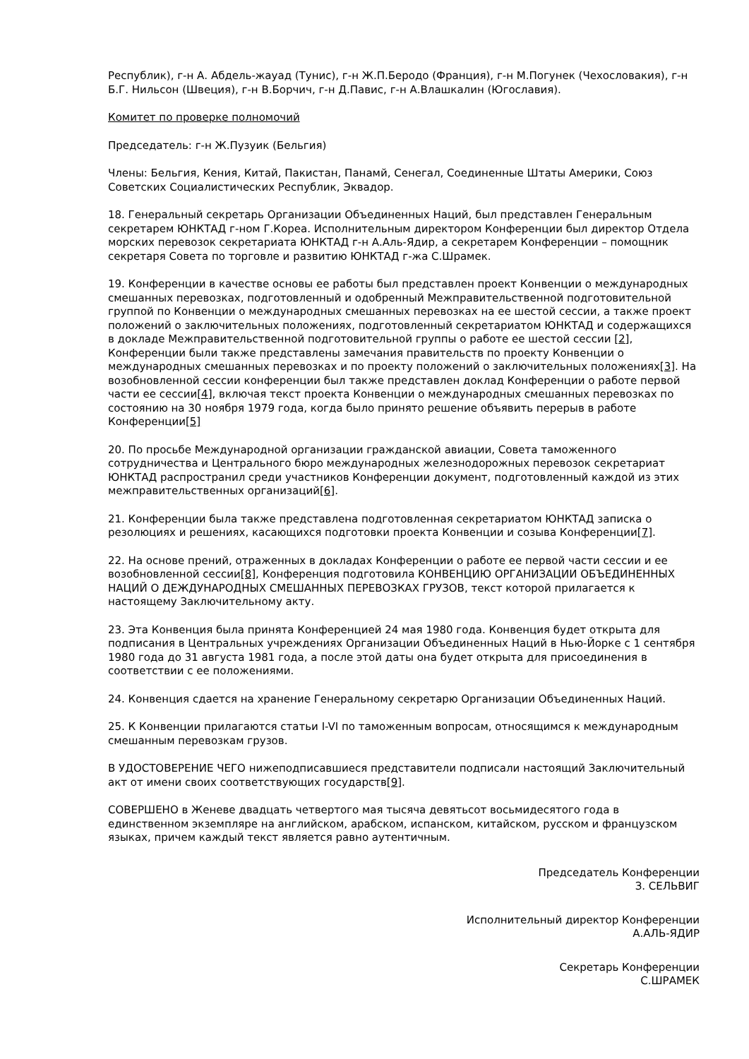Республик), г-н А. Абдель-жауад (Тунис), г-н Ж.П.Беродо (Франция), г-н М.Погунек (Чехословакия), г-н Б.Г. Нильсон (Швеция), г-н В.Борчич, г-н Д.Павис, г-н А.Влашкалин (Югославия).
Комитет по проверке полномочий
Председатель: г-н Ж.Пузуик (Бельгия)
Члены: Бельгия, Кения, Китай, Пакистан, Панамй, Сенегал, Соединенные Штаты Америки, Союз Советских Социалистических Республик, Эквадор.
18. Генеральный секретарь Организации Объединенных Наций, был представлен Генеральным секретарем ЮНКТАД г-ном Г.Кореа. Исполнительным директором Конференции был директор Отдела морских перевозок секретариата ЮНКТАД г-н А.Аль-Ядир, а секретарем Конференции – помощник секретаря Совета по торговле и развитию ЮНКТАД г-жа С.Шрамек.
19. Конференции в качестве основы ее работы был представлен проект Конвенции о международных смешанных перевозках, подготовленный и одобренный Межправительственной подготовительной группой по Конвенции о международных смешанных перевозках на ее шестой сессии, а также проект положений о заключительных положениях, подготовленный секретариатом ЮНКТАД и содержащихся в докладе Межправительственной подготовительной группы о работе ее шестой сессии [2], Конференции были также представлены замечания правительств по проекту Конвенции о международных смешанных перевозках и по проекту положений о заключительных положениях[3]. На возобновленной сессии конференции был также представлен доклад Конференции о работе первой части ее сессии[4], включая текст проекта Конвенции о международных смешанных перевозках по состоянию на 30 ноября 1979 года, когда было принято решение объявить перерыв в работе Конференции[5]
20. По просьбе Международной организации гражданской авиации, Совета таможенного сотрудничества и Центрального бюро международных железнодорожных перевозок секретариат ЮНКТАД распространил среди участников Конференции документ, подготовленный каждой из этих межправительственных организаций[6].
21. Конференции была также представлена подготовленная секретариатом ЮНКТАД записка о резолюциях и решениях, касающихся подготовки проекта Конвенции и созыва Конференции[7].
22. На основе прений, отраженных в докладах Конференции о работе ее первой части сессии и ее возобновленной сессии[8], Конференция подготовила КОНВЕНЦИЮ ОРГАНИЗАЦИИ ОБЪЕДИНЕННЫХ НАЦИЙ О ДЕЖДУНАРОДНЫХ СМЕШАННЫХ ПЕРЕВОЗКАХ ГРУЗОВ, текст которой прилагается к настоящему Заключительному акту.
23. Эта Конвенция была принята Конференцией 24 мая 1980 года. Конвенция будет открыта для подписания в Центральных учреждениях Организации Объединенных Наций в Нью-Йорке с 1 сентября 1980 года до 31 августа 1981 года, а после этой даты она будет открыта для присоединения в соответствии с ее положениями.
24. Конвенция сдается на хранение Генеральному секретарю Организации Объединенных Наций.
25. К Конвенции прилагаются статьи I-VI по таможенным вопросам, относящимся к международным смешанным перевозкам грузов.
В УДОСТОВЕРЕНИЕ ЧЕГО нижеподписавшиеся представители подписали настоящий Заключительный акт от имени своих соответствующих государств[9].
СОВЕРШЕНО в Женеве двадцать четвертого мая тысяча девятьсот восьмидесятого года в единственном экземпляре на английском, арабском, испанском, китайском, русском и французском языках, причем каждый текст является равно аутентичным.
Председатель Конференции
З. СЕЛЬВИГ
Исполнительный директор Конференции
А.АЛЬ-ЯДИР
Секретарь Конференции
С.ШРАМЕК